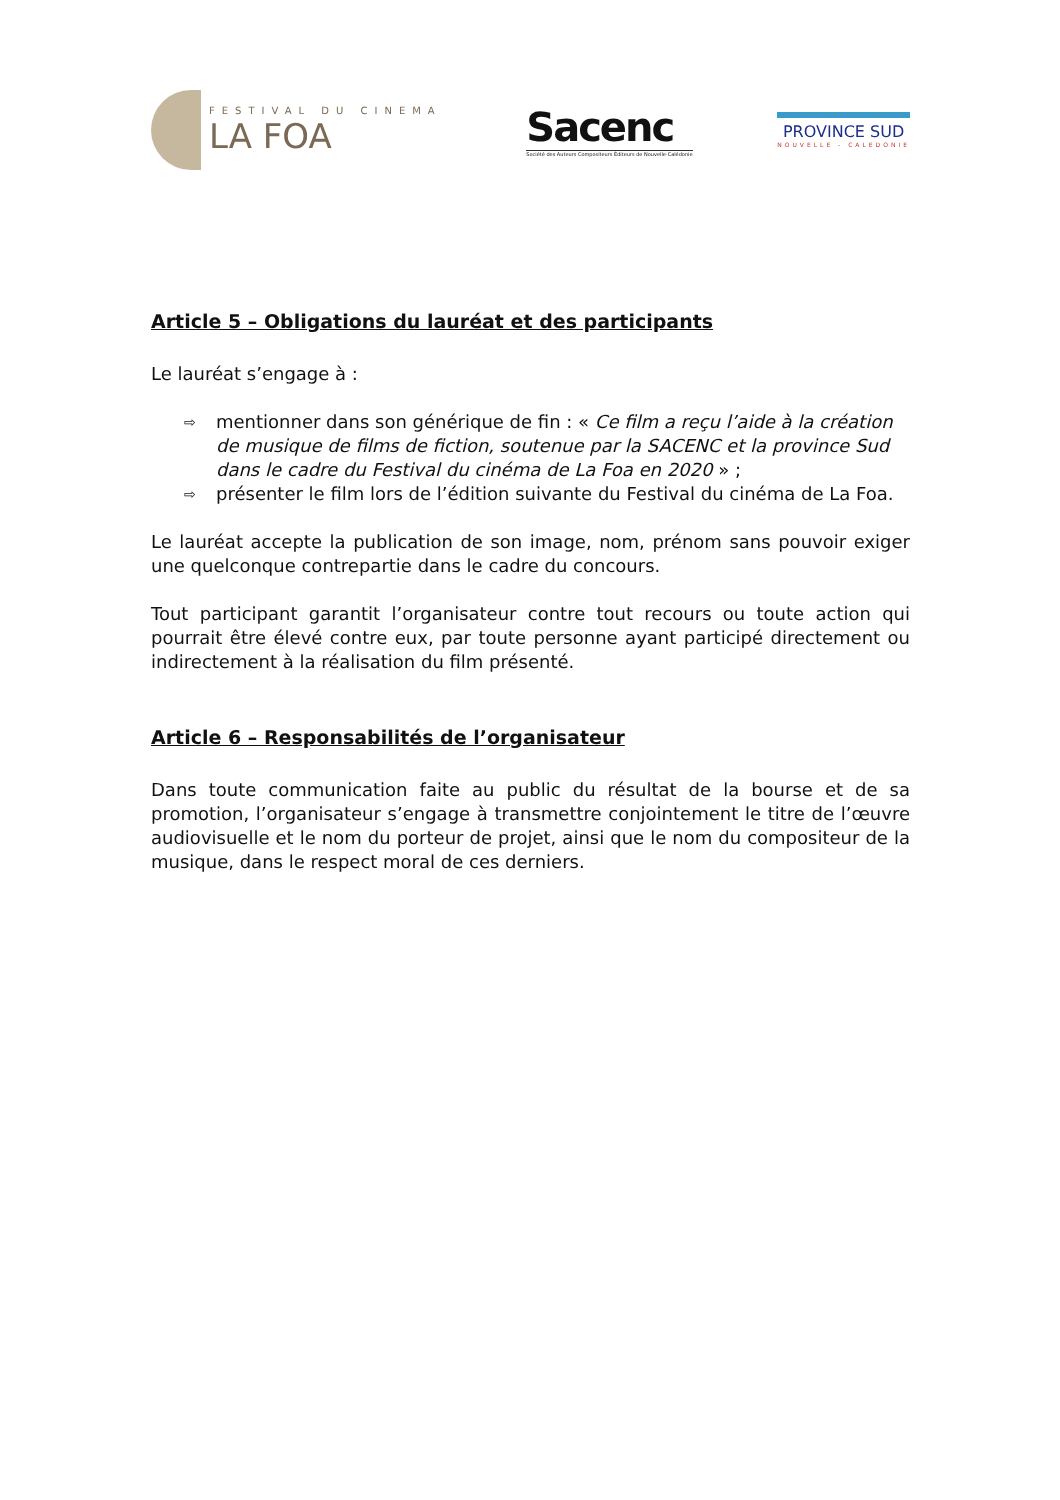FESTIVAL DU CINEMA
LA FOA
Sacenc
Société des Auteurs Compositeurs Éditeurs de Nouvelle-Calédonie
PROVINCE SUD
NOUVELLE - CALEDONIE
Article 5 – Obligations du lauréat et des participants
Le lauréat s’engage à :
⇨ mentionner dans son générique de fin : « Ce film a reçu l’aide à la création de musique de films de fiction, soutenue par la SACENC et la province Sud dans le cadre du Festival du cinéma de La Foa en 2020 » ;
⇨ présenter le film lors de l’édition suivante du Festival du cinéma de La Foa.
Le lauréat accepte la publication de son image, nom, prénom sans pouvoir exiger une quelconque contrepartie dans le cadre du concours.
Tout participant garantit l’organisateur contre tout recours ou toute action qui pourrait être élevé contre eux, par toute personne ayant participé directement ou indirectement à la réalisation du film présenté.
Article 6 – Responsabilités de l’organisateur
Dans toute communication faite au public du résultat de la bourse et de sa promotion, l’organisateur s’engage à transmettre conjointement le titre de l’œuvre audiovisuelle et le nom du porteur de projet, ainsi que le nom du compositeur de la musique, dans le respect moral de ces derniers.